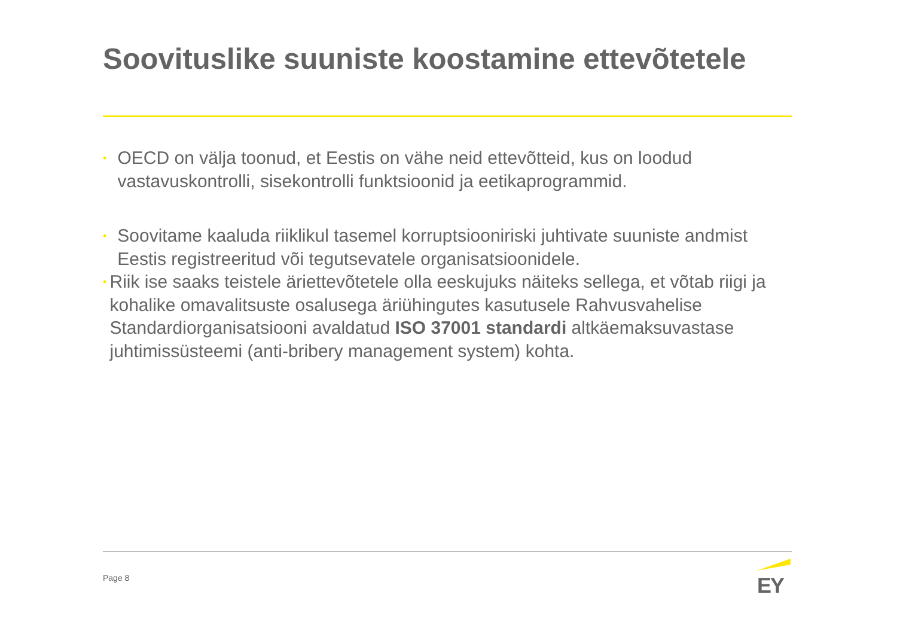Soovituslike suuniste koostamine ettevõtetele
•
OECD on välja toonud, et Eestis on vähe neid ettevõtteid, kus on loodud vastavuskontrolli, sisekontrolli funktsioonid ja eetikaprogrammid.
•
Soovitame kaaluda riiklikul tasemel korruptsiooniriski juhtivate suuniste andmist Eestis registreeritud või tegutsevatele organisatsioonidele.
•
Riik ise saaks teistele äriettevõtetele olla eeskujuks näiteks sellega, et võtab riigi ja kohalike omavalitsuste osalusega äriühingutes kasutusele Rahvusvahelise Standardiorganisatsiooni avaldatud ISO 37001 standardi altkäemaksuvastase juhtimissüsteemi (anti-bribery management system) kohta.
Page 8 EY